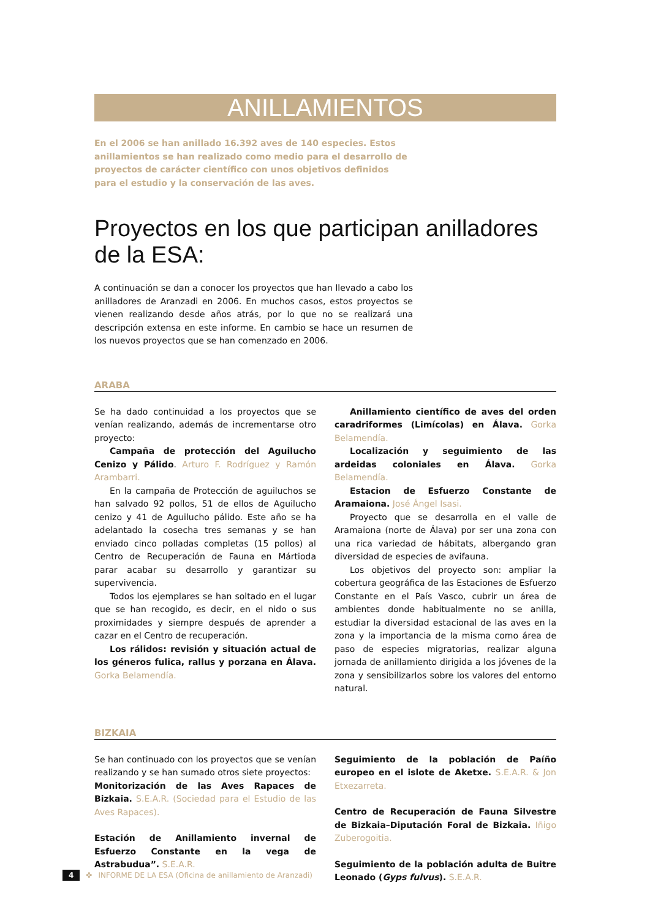ANILLAMIENTOS
En el 2006 se han anillado 16.392 aves de 140 especies. Estos anillamientos se han realizado como medio para el desarrollo de proyectos de carácter científico con unos objetivos definidos para el estudio y la conservación de las aves.
Proyectos en los que participan anilladores de la ESA:
A continuación se dan a conocer los proyectos que han llevado a cabo los anilladores de Aranzadi en 2006. En muchos casos, estos proyectos se vienen realizando desde años atrás, por lo que no se realizará una descripción extensa en este informe. En cambio se hace un resumen de los nuevos proyectos que se han comenzado en 2006.
ARABA
Se ha dado continuidad a los proyectos que se venían realizando, además de incrementarse otro proyecto:
Campaña de protección del Aguilucho Cenizo y Pálido. Arturo F. Rodríguez y Ramón Arambarri.
En la campaña de Protección de aguiluchos se han salvado 92 pollos, 51 de ellos de Aguilucho cenizo y 41 de Aguilucho pálido. Este año se ha adelantado la cosecha tres semanas y se han enviado cinco polladas completas (15 pollos) al Centro de Recuperación de Fauna en Mártioda parar acabar su desarrollo y garantizar su supervivencia.
Todos los ejemplares se han soltado en el lugar que se han recogido, es decir, en el nido o sus proximidades y siempre después de aprender a cazar en el Centro de recuperación.
Los rálidos: revisión y situación actual de los géneros fulica, rallus y porzana en Álava. Gorka Belamendía.
Anillamiento científico de aves del orden caradriformes (Limícolas) en Álava. Gorka Belamendía.
Localización y seguimiento de las ardeidas coloniales en Álava. Gorka Belamendía.
Estacion de Esfuerzo Constante de Aramaiona. José Ángel Isasi.
Proyecto que se desarrolla en el valle de Aramaiona (norte de Álava) por ser una zona con una rica variedad de hábitats, albergando gran diversidad de especies de avifauna.
Los objetivos del proyecto son: ampliar la cobertura geográfica de las Estaciones de Esfuerzo Constante en el País Vasco, cubrir un área de ambientes donde habitualmente no se anilla, estudiar la diversidad estacional de las aves en la zona y la importancia de la misma como área de paso de especies migratorias, realizar alguna jornada de anillamiento dirigida a los jóvenes de la zona y sensibilizarlos sobre los valores del entorno natural.
BIZKAIA
Se han continuado con los proyectos que se venían realizando y se han sumado otros siete proyectos:
Monitorización de las Aves Rapaces de Bizkaia. S.E.A.R. (Sociedad para el Estudio de las Aves Rapaces).
Estación de Anillamiento invernal de Esfuerzo Constante en la vega de Astrabudua”. S.E.A.R.
Seguimiento de la población de Paíño europeo en el islote de Aketxe. S.E.A.R. & Jon Etxezarreta.
Centro de Recuperación de Fauna Silvestre de Bizkaia–Diputación Foral de Bizkaia. Iñigo Zuberogoitia.
Seguimiento de la población adulta de Buitre Leonado (Gyps fulvus). S.E.A.R.
4 ✤ INFORME DE LA ESA (Oficina de anillamiento de Aranzadi)